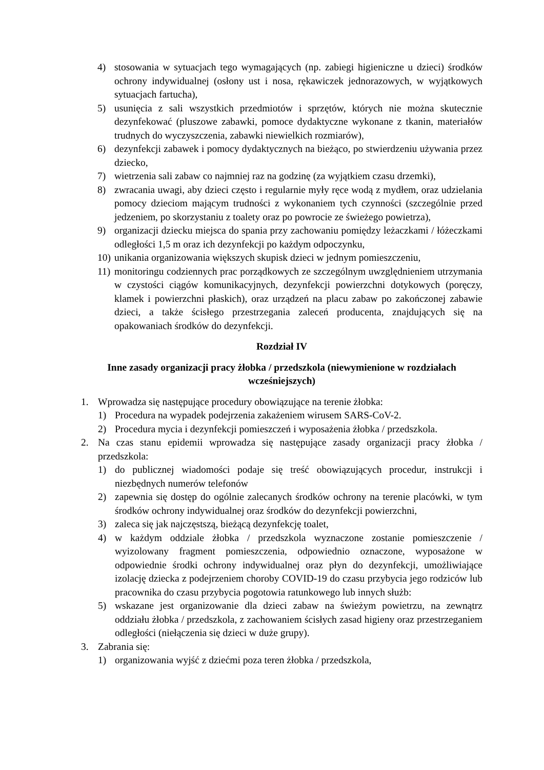4) stosowania w sytuacjach tego wymagających (np. zabiegi higieniczne u dzieci) środków ochrony indywidualnej (osłony ust i nosa, rękawiczek jednorazowych, w wyjątkowych sytuacjach fartucha),
5) usunięcia z sali wszystkich przedmiotów i sprzętów, których nie można skutecznie dezynfekować (pluszowe zabawki, pomoce dydaktyczne wykonane z tkanin, materiałów trudnych do wyczyszczenia, zabawki niewielkich rozmiarów),
6) dezynfekcji zabawek i pomocy dydaktycznych na bieżąco, po stwierdzeniu używania przez dziecko,
7) wietrzenia sali zabaw co najmniej raz na godzinę (za wyjątkiem czasu drzemki),
8) zwracania uwagi, aby dzieci często i regularnie myły ręce wodą z mydłem, oraz udzielania pomocy dzieciom mającym trudności z wykonaniem tych czynności (szczególnie przed jedzeniem, po skorzystaniu z toalety oraz po powrocie ze świeżego powietrza),
9) organizacji dziecku miejsca do spania przy zachowaniu pomiędzy leżaczkami / łóżeczkami odległości 1,5 m oraz ich dezynfekcji po każdym odpoczynku,
10) unikania organizowania większych skupisk dzieci w jednym pomieszczeniu,
11) monitoringu codziennych prac porządkowych ze szczególnym uwzględnieniem utrzymania w czystości ciągów komunikacyjnych, dezynfekcji powierzchni dotykowych (poręczy, klamek i powierzchni płaskich), oraz urządzeń na placu zabaw po zakończonej zabawie dzieci, a także ścisłego przestrzegania zaleceń producenta, znajdujących się na opakowaniach środków do dezynfekcji.
Rozdział IV
Inne zasady organizacji pracy żłobka / przedszkola (niewymienione w rozdziałach wcześniejszych)
1. Wprowadza się następujące procedury obowiązujące na terenie żłobka:
1) Procedura na wypadek podejrzenia zakażeniem wirusem SARS-CoV-2.
2) Procedura mycia i dezynfekcji pomieszczeń i wyposażenia żłobka / przedszkola.
2. Na czas stanu epidemii wprowadza się następujące zasady organizacji pracy żłobka / przedszkola:
1) do publicznej wiadomości podaje się treść obowiązujących procedur, instrukcji i niezbędnych numerów telefonów
2) zapewnia się dostęp do ogólnie zalecanych środków ochrony na terenie placówki, w tym środków ochrony indywidualnej oraz środków do dezynfekcji powierzchni,
3) zaleca się jak najczęstszą, bieżącą dezynfekcję toalet,
4) w każdym oddziale żłobka / przedszkola wyznaczone zostanie pomieszczenie / wyizolowany fragment pomieszczenia, odpowiednio oznaczone, wyposażone w odpowiednie środki ochrony indywidualnej oraz płyn do dezynfekcji, umożliwiające izolację dziecka z podejrzeniem choroby COVID-19 do czasu przybycia jego rodziców lub pracownika do czasu przybycia pogotowia ratunkowego lub innych służb:
5) wskazane jest organizowanie dla dzieci zabaw na świeżym powietrzu, na zewnątrz oddziału żłobka / przedszkola, z zachowaniem ścisłych zasad higieny oraz przestrzeganiem odległości (niełączenia się dzieci w duże grupy).
3. Zabrania się:
1) organizowania wyjść z dziećmi poza teren żłobka / przedszkola,